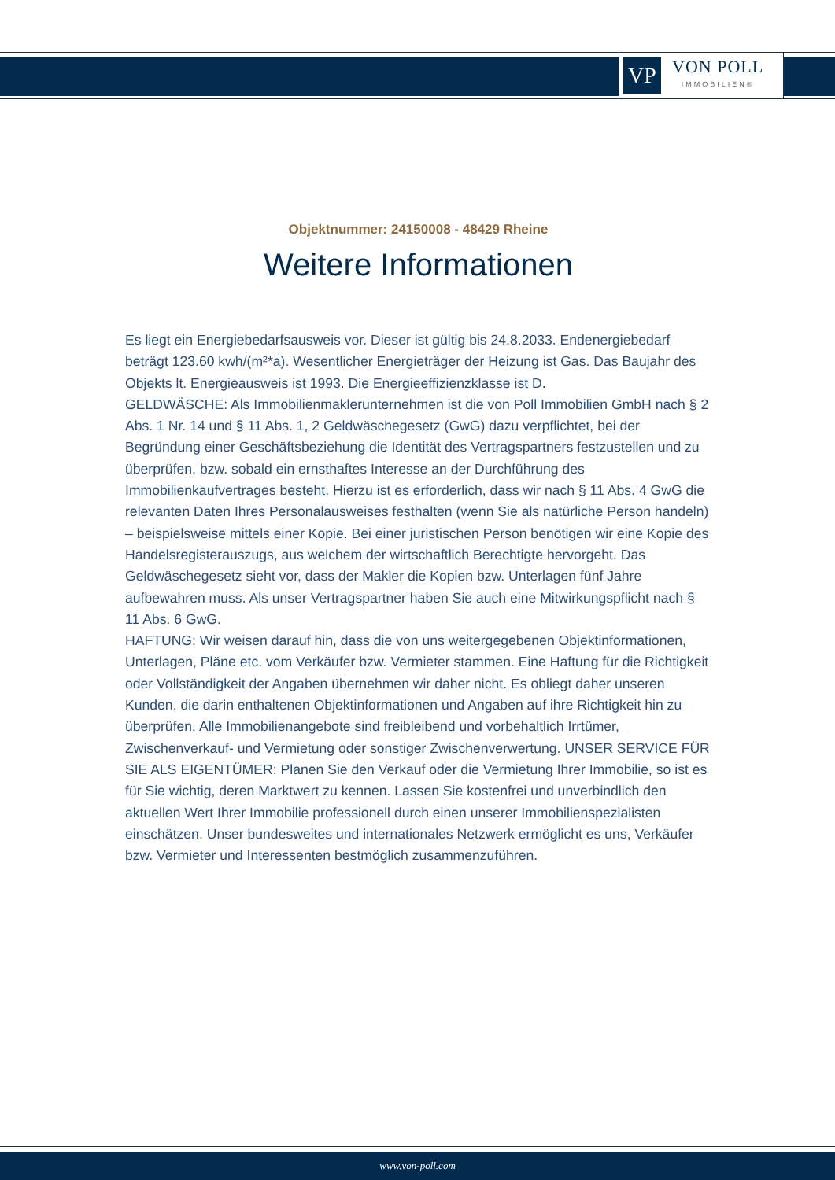VP
VON POLL
IMMOBILIEN®
Objektnummer: 24150008 - 48429 Rheine
Weitere Informationen
Es liegt ein Energiebedarfsausweis vor. Dieser ist gültig bis 24.8.2033. Endenergiebedarf beträgt 123.60 kwh/(m²*a). Wesentlicher Energieträger der Heizung ist Gas. Das Baujahr des Objekts lt. Energieausweis ist 1993. Die Energieeffizienzklasse ist D.
GELDWÄSCHE: Als Immobilienmaklerunternehmen ist die von Poll Immobilien GmbH nach § 2 Abs. 1 Nr. 14 und § 11 Abs. 1, 2 Geldwäschegesetz (GwG) dazu verpflichtet, bei der Begründung einer Geschäftsbeziehung die Identität des Vertragspartners festzustellen und zu überprüfen, bzw. sobald ein ernsthaftes Interesse an der Durchführung des Immobilienkaufvertrages besteht. Hierzu ist es erforderlich, dass wir nach § 11 Abs. 4 GwG die relevanten Daten Ihres Personalausweises festhalten (wenn Sie als natürliche Person handeln) – beispielsweise mittels einer Kopie. Bei einer juristischen Person benötigen wir eine Kopie des Handelsregisterauszugs, aus welchem der wirtschaftlich Berechtigte hervorgeht. Das Geldwäschegesetz sieht vor, dass der Makler die Kopien bzw. Unterlagen fünf Jahre aufbewahren muss. Als unser Vertragspartner haben Sie auch eine Mitwirkungspflicht nach § 11 Abs. 6 GwG.
HAFTUNG: Wir weisen darauf hin, dass die von uns weitergegebenen Objektinformationen, Unterlagen, Pläne etc. vom Verkäufer bzw. Vermieter stammen. Eine Haftung für die Richtigkeit oder Vollständigkeit der Angaben übernehmen wir daher nicht. Es obliegt daher unseren Kunden, die darin enthaltenen Objektinformationen und Angaben auf ihre Richtigkeit hin zu überprüfen. Alle Immobilienangebote sind freibleibend und vorbehaltlich Irrtümer, Zwischenverkauf- und Vermietung oder sonstiger Zwischenverwertung. UNSER SERVICE FÜR SIE ALS EIGENTÜMER: Planen Sie den Verkauf oder die Vermietung Ihrer Immobilie, so ist es für Sie wichtig, deren Marktwert zu kennen. Lassen Sie kostenfrei und unverbindlich den aktuellen Wert Ihrer Immobilie professionell durch einen unserer Immobilienspezialisten einschätzen. Unser bundesweites und internationales Netzwerk ermöglicht es uns, Verkäufer bzw. Vermieter und Interessenten bestmöglich zusammenzuführen.
www.von-poll.com